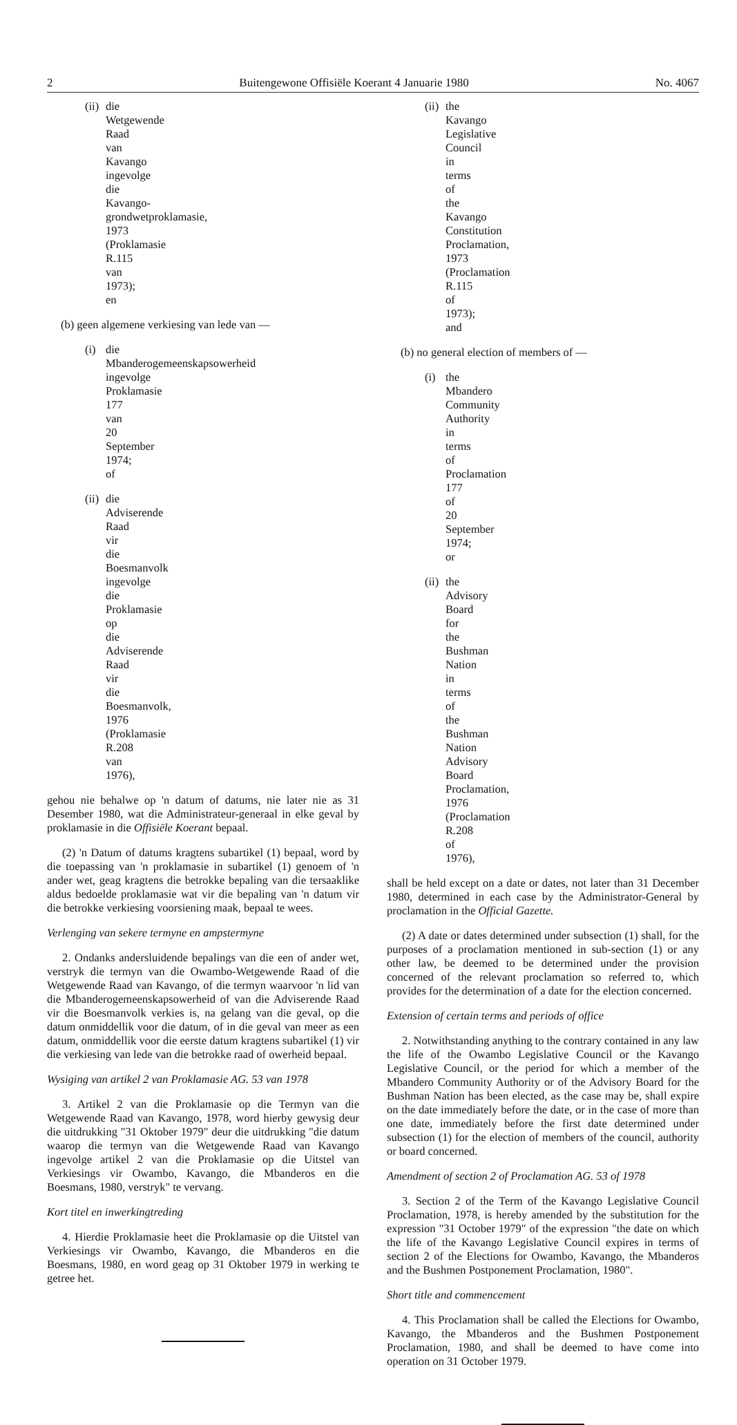2 Buitengewone Offisiële Koerant 4 Januarie 1980 No. 4067
(ii) die Wetgewende Raad van Kavango ingevolge die Kavango-grondwetproklamasie, 1973 (Proklamasie R.115 van 1973); en
(b) geen algemene verkiesing van lede van —
(i) die Mbanderogemeenskapsowerheid ingevolge Proklamasie 177 van 20 September 1974; of
(ii) die Adviserende Raad vir die Boesmanvolk ingevolge die Proklamasie op die Adviserende Raad vir die Boesmanvolk, 1976 (Proklamasie R.208 van 1976),
gehou nie behalwe op 'n datum of datums, nie later nie as 31 Desember 1980, wat die Administrateur-generaal in elke geval by proklamasie in die Offisiële Koerant bepaal.
(2) 'n Datum of datums kragtens subartikel (1) bepaal, word by die toepassing van 'n proklamasie in subartikel (1) genoem of 'n ander wet, geag kragtens die betrokke bepaling van die tersaaklike aldus bedoelde proklamasie wat vir die bepaling van 'n datum vir die betrokke verkiesing voorsiening maak, bepaal te wees.
Verlenging van sekere termyne en ampstermyne
2. Ondanks andersluidende bepalings van die een of ander wet, verstryk die termyn van die Owambo-Wetgewende Raad of die Wetgewende Raad van Kavango, of die termyn waarvoor 'n lid van die Mbanderogemeenskapsowerheid of van die Adviserende Raad vir die Boesmanvolk verkies is, na gelang van die geval, op die datum onmiddellik voor die datum, of in die geval van meer as een datum, onmiddellik voor die eerste datum kragtens subartikel (1) vir die verkiesing van lede van die betrokke raad of owerheid bepaal.
Wysiging van artikel 2 van Proklamasie AG. 53 van 1978
3. Artikel 2 van die Proklamasie op die Termyn van die Wetgewende Raad van Kavango, 1978, word hierby gewysig deur die uitdrukking "31 Oktober 1979" deur die uitdrukking "die datum waarop die termyn van die Wetgewende Raad van Kavango ingevolge artikel 2 van die Proklamasie op die Uitstel van Verkiesings vir Owambo, Kavango, die Mbanderos en die Boesmans, 1980, verstryk" te vervang.
Kort titel en inwerkingtreding
4. Hierdie Proklamasie heet die Proklamasie op die Uitstel van Verkiesings vir Owambo, Kavango, die Mbanderos en die Boesmans, 1980, en word geag op 31 Oktober 1979 in werking te getree het.
(ii) the Kavango Legislative Council in terms of the Kavango Constitution Proclamation, 1973 (Proclamation R.115 of 1973); and
(b) no general election of members of —
(i) the Mbandero Community Authority in terms of Proclamation 177 of 20 September 1974; or
(ii) the Advisory Board for the Bushman Nation in terms of the Bushman Nation Advisory Board Proclamation, 1976 (Proclamation R.208 of 1976),
shall be held except on a date or dates, not later than 31 December 1980, determined in each case by the Administrator-General by proclamation in the Official Gazette.
(2) A date or dates determined under subsection (1) shall, for the purposes of a proclamation mentioned in sub-section (1) or any other law, be deemed to be determined under the provision concerned of the relevant proclamation so referred to, which provides for the determination of a date for the election concerned.
Extension of certain terms and periods of office
2. Notwithstanding anything to the contrary contained in any law the life of the Owambo Legislative Council or the Kavango Legislative Council, or the period for which a member of the Mbandero Community Authority or of the Advisory Board for the Bushman Nation has been elected, as the case may be, shall expire on the date immediately before the date, or in the case of more than one date, immediately before the first date determined under subsection (1) for the election of members of the council, authority or board concerned.
Amendment of section 2 of Proclamation AG. 53 of 1978
3. Section 2 of the Term of the Kavango Legislative Council Proclamation, 1978, is hereby amended by the substitution for the expression "31 October 1979" of the expression "the date on which the life of the Kavango Legislative Council expires in terms of section 2 of the Elections for Owambo, Kavango, the Mbanderos and the Bushmen Postponement Proclamation, 1980".
Short title and commencement
4. This Proclamation shall be called the Elections for Owambo, Kavango, the Mbanderos and the Bushmen Postponement Proclamation, 1980, and shall be deemed to have come into operation on 31 October 1979.